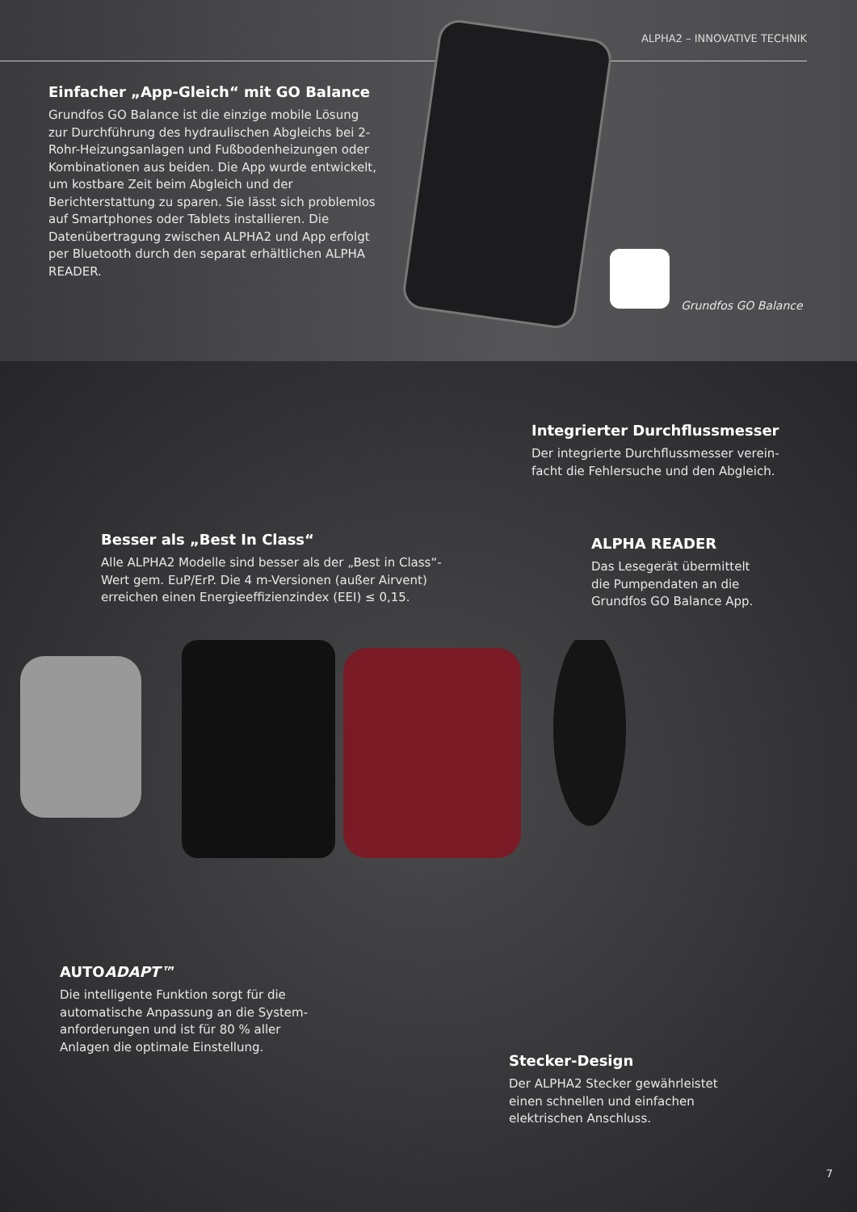ALPHA2 – INNOVATIVE TECHNIK
Einfacher „App-Gleich“ mit GO Balance
Grundfos GO Balance ist die einzige mobile Lösung zur Durchführung des hydraulischen Abgleichs bei 2-Rohr-Heizungsanlagen und Fußbodenheizungen oder Kombinationen aus beiden. Die App wurde entwickelt, um kostbare Zeit beim Abgleich und der Berichterstattung zu sparen. Sie lässt sich prob­lemlos auf Smartphones oder Tablets installieren. Die Datenübertragung zwischen ALPHA2 und App erfolgt per Bluetooth durch den separat erhältlichen ALPHA READER.
Grundfos GO Balance
Integrierter Durchflussmesser
Der integrierte Durchflussmesser verein­facht die Fehlersuche und den Abgleich.
Besser als „Best In Class“
Alle ALPHA2 Modelle sind besser als der „Best in Class“-Wert gem. EuP/ErP. Die 4 m-Versionen (außer Airvent) erreichen einen Energieeffizienzindex (EEI) ≤ 0,15.
ALPHA READER
Das Lesegerät übermittelt die Pumpendaten an die Grundfos GO Balance App.
AUTOADAPT™
Die intelligente Funktion sorgt für die automatische Anpassung an die System­anforderungen und ist für 80 % aller Anlagen die optimale Einstellung.
Stecker-Design
Der ALPHA2 Stecker gewährleistet einen schnellen und einfachen elektrischen Anschluss.
7